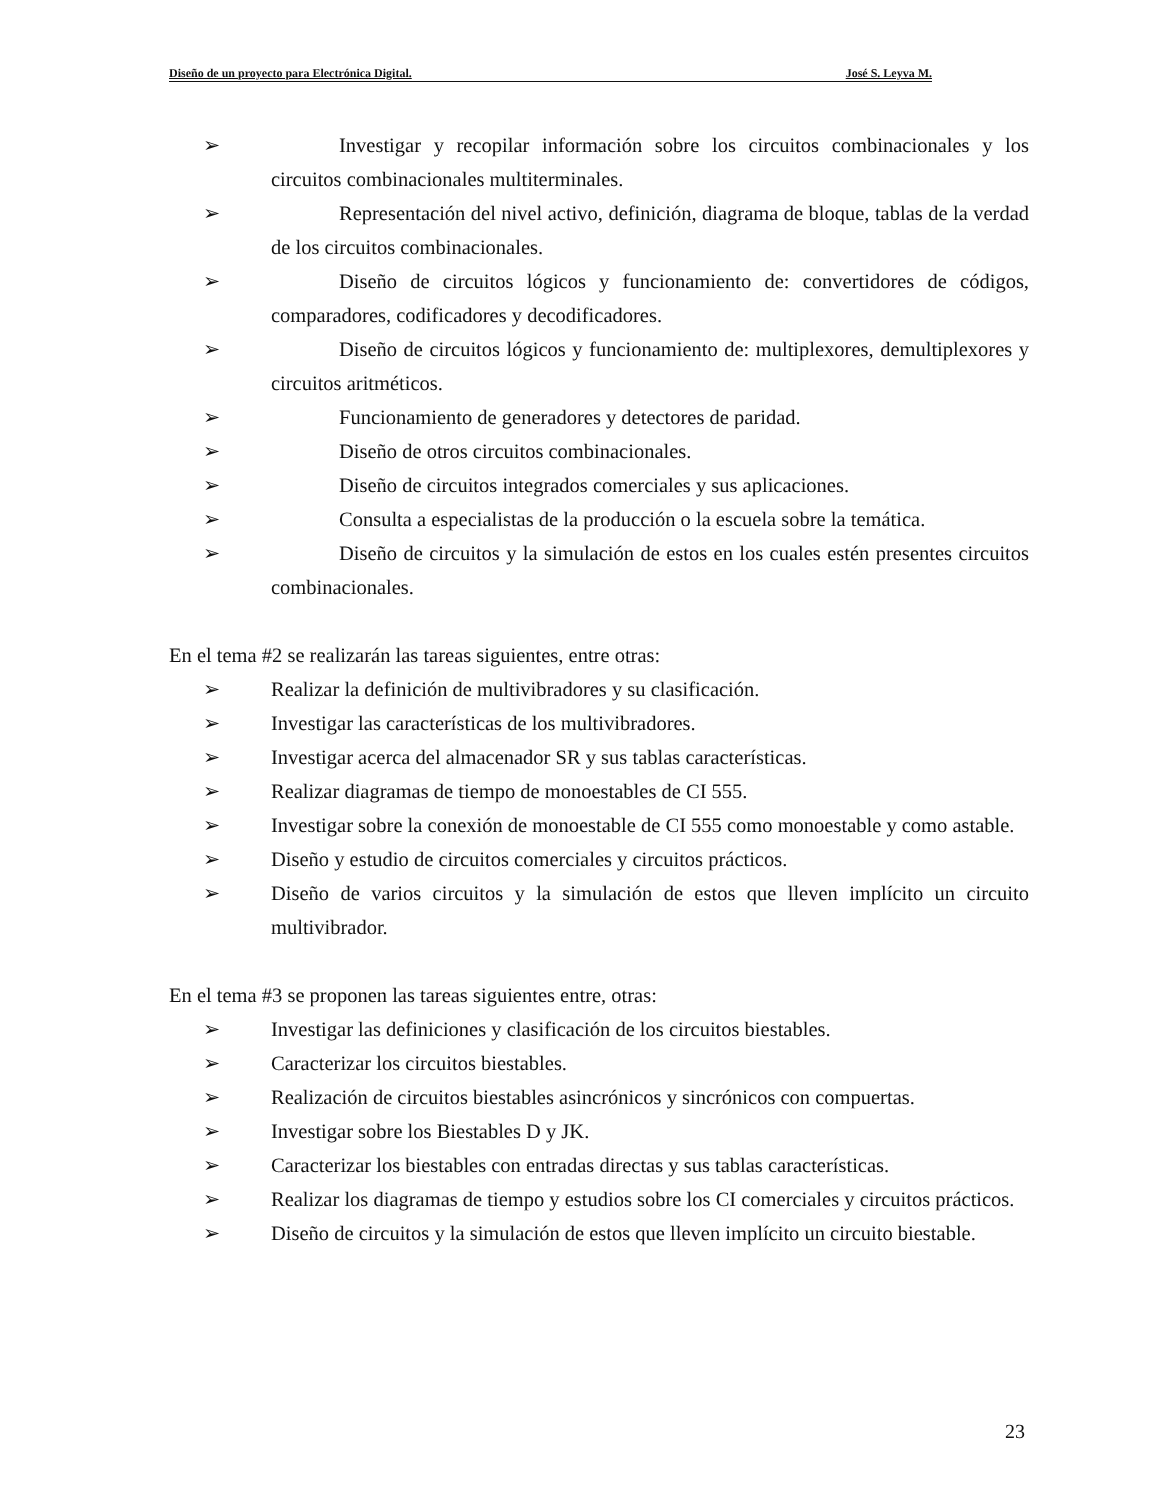Diseño de un proyecto para Electrónica Digital. José S. Leyva M.
➢ Investigar y recopilar información sobre los circuitos combinacionales y los circuitos combinacionales multiterminales.
➢ Representación del nivel activo, definición, diagrama de bloque, tablas de la verdad de los circuitos combinacionales.
➢ Diseño de circuitos lógicos y funcionamiento de: convertidores de códigos, comparadores, codificadores y decodificadores.
➢ Diseño de circuitos lógicos y funcionamiento de: multiplexores, demultiplexores y circuitos aritméticos.
➢ Funcionamiento de generadores y detectores de paridad.
➢ Diseño de otros circuitos combinacionales.
➢ Diseño de circuitos integrados comerciales y sus aplicaciones.
➢ Consulta a especialistas de la producción o la escuela sobre la temática.
➢ Diseño de circuitos y la simulación de estos en los cuales estén presentes circuitos combinacionales.
En el tema #2 se realizarán las tareas siguientes, entre otras:
➢ Realizar la definición de multivibradores y su clasificación.
➢ Investigar las características de los multivibradores.
➢ Investigar acerca del almacenador SR y sus tablas características.
➢ Realizar diagramas de tiempo de monoestables de CI 555.
➢ Investigar sobre la conexión de monoestable de CI 555 como monoestable y como astable.
➢ Diseño y estudio de circuitos comerciales y circuitos prácticos.
➢ Diseño de varios circuitos y la simulación de estos que lleven implícito un circuito multivibrador.
En el tema #3 se proponen las tareas siguientes entre, otras:
➢ Investigar las definiciones y clasificación de los circuitos biestables.
➢ Caracterizar los circuitos biestables.
➢ Realización de circuitos biestables asincrónicos y sincrónicos con compuertas.
➢ Investigar sobre los Biestables D y JK.
➢ Caracterizar los biestables con entradas directas y sus tablas características.
➢ Realizar los diagramas de tiempo y estudios sobre los CI comerciales y circuitos prácticos.
➢ Diseño de circuitos y la simulación de estos que lleven implícito un circuito biestable.
23